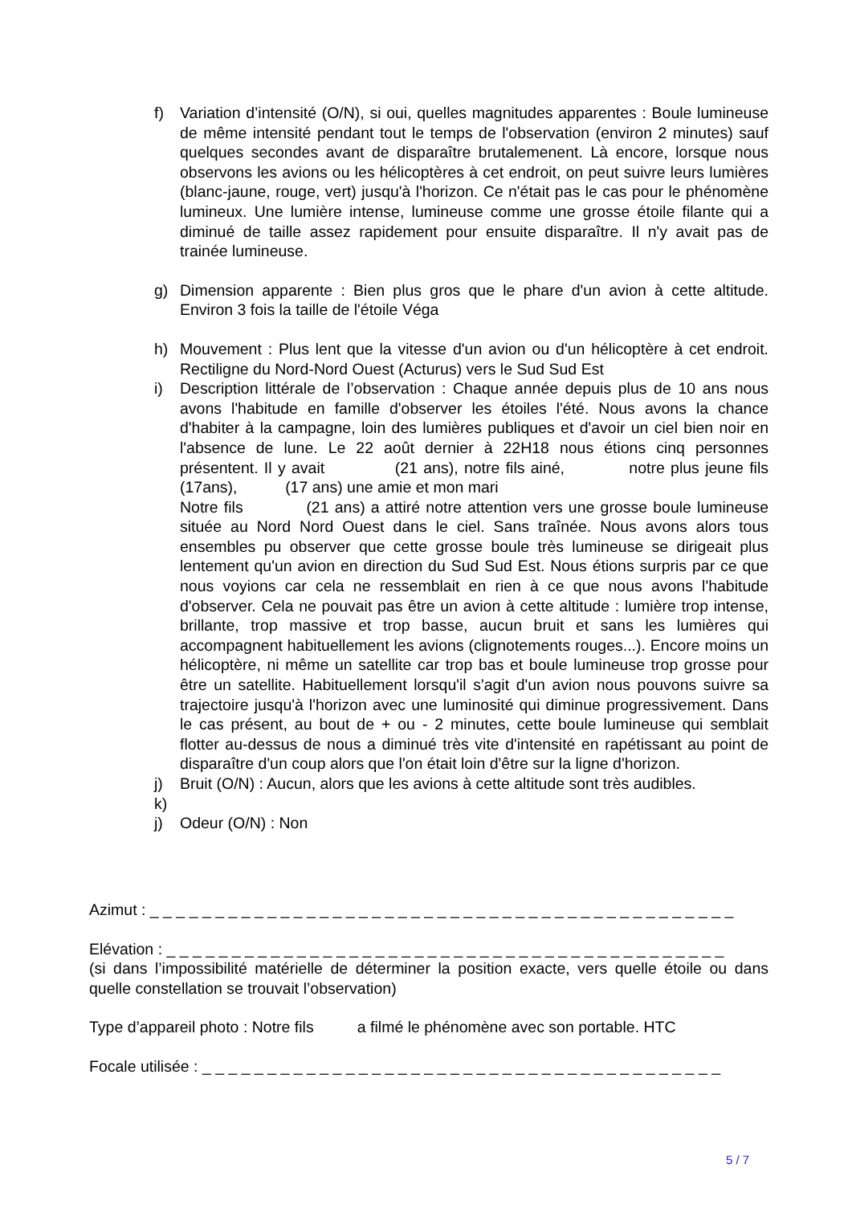f) Variation d’intensité (O/N), si oui, quelles magnitudes apparentes : Boule lumineuse de même intensité pendant tout le temps de l'observation (environ 2 minutes) sauf quelques secondes avant de disparaître brutalemenent. Là encore, lorsque nous observons les avions ou les hélicoptères à cet endroit, on peut suivre leurs lumières (blanc-jaune, rouge, vert) jusqu'à l'horizon. Ce n'était pas le cas pour le phénomène lumineux. Une lumière intense, lumineuse comme une grosse étoile filante qui a diminué de taille assez rapidement pour ensuite disparaître. Il n'y avait pas de trainée lumineuse.
g) Dimension apparente : Bien plus gros que le phare d'un avion à cette altitude. Environ 3 fois la taille de l'étoile Véga
h) Mouvement : Plus lent que la vitesse d'un avion ou d'un hélicoptère à cet endroit. Rectiligne du Nord-Nord Ouest (Acturus) vers le Sud Sud Est
i) Description littérale de l’observation : Chaque année depuis plus de 10 ans nous avons l'habitude en famille d'observer les étoiles l'été. Nous avons la chance d'habiter à la campagne, loin des lumières publiques et d'avoir un ciel bien noir en l'absence de lune. Le 22 août dernier à 22H18 nous étions cinq personnes présentent. Il y avait (21 ans), notre fils ainé, notre plus jeune fils (17ans), (17 ans) une amie et mon mari
Notre fils (21 ans) a attiré notre attention vers une grosse boule lumineuse située au Nord Nord Ouest dans le ciel. Sans traînée. Nous avons alors tous ensembles pu observer que cette grosse boule très lumineuse se dirigeait plus lentement qu'un avion en direction du Sud Sud Est. Nous étions surpris par ce que nous voyions car cela ne ressemblait en rien à ce que nous avons l'habitude d'observer. Cela ne pouvait pas être un avion à cette altitude : lumière trop intense, brillante, trop massive et trop basse, aucun bruit et sans les lumières qui accompagnent habituellement les avions (clignotements rouges...). Encore moins un hélicoptère, ni même un satellite car trop bas et boule lumineuse trop grosse pour être un satellite. Habituellement lorsqu'il s'agit d'un avion nous pouvons suivre sa trajectoire jusqu'à l'horizon avec une luminosité qui diminue progressivement. Dans le cas présent, au bout de + ou - 2 minutes, cette boule lumineuse qui semblait flotter au-dessus de nous a diminué très vite d'intensité en rapétissant au point de disparaître d'un coup alors que l'on était loin d'être sur la ligne d'horizon.
j) Bruit (O/N) : Aucun, alors que les avions à cette altitude sont très audibles.
k)
j) Odeur (O/N) : Non
Azimut : _ _ _ _ _ _ _ _ _ _ _ _ _ _ _ _ _ _ _ _ _ _ _ _ _ _ _ _ _ _ _ _ _ _ _ _ _ _ _ _ _ _ _ _ _
Elévation : _ _ _ _ _ _ _ _ _ _ _ _ _ _ _ _ _ _ _ _ _ _ _ _ _ _ _ _ _ _ _ _ _ _ _ _ _ _ _ _ _ _ _
(si dans l’impossibilité matérielle de déterminer la position exacte, vers quelle étoile ou dans quelle constellation se trouvait l’observation)
Type d’appareil photo : Notre fils a filmé le phénomène avec son portable. HTC
Focale utilisée : _ _ _ _ _ _ _ _ _ _ _ _ _ _ _ _ _ _ _ _ _ _ _ _ _ _ _ _ _ _ _ _ _ _ _ _ _ _ _ _
5 / 7